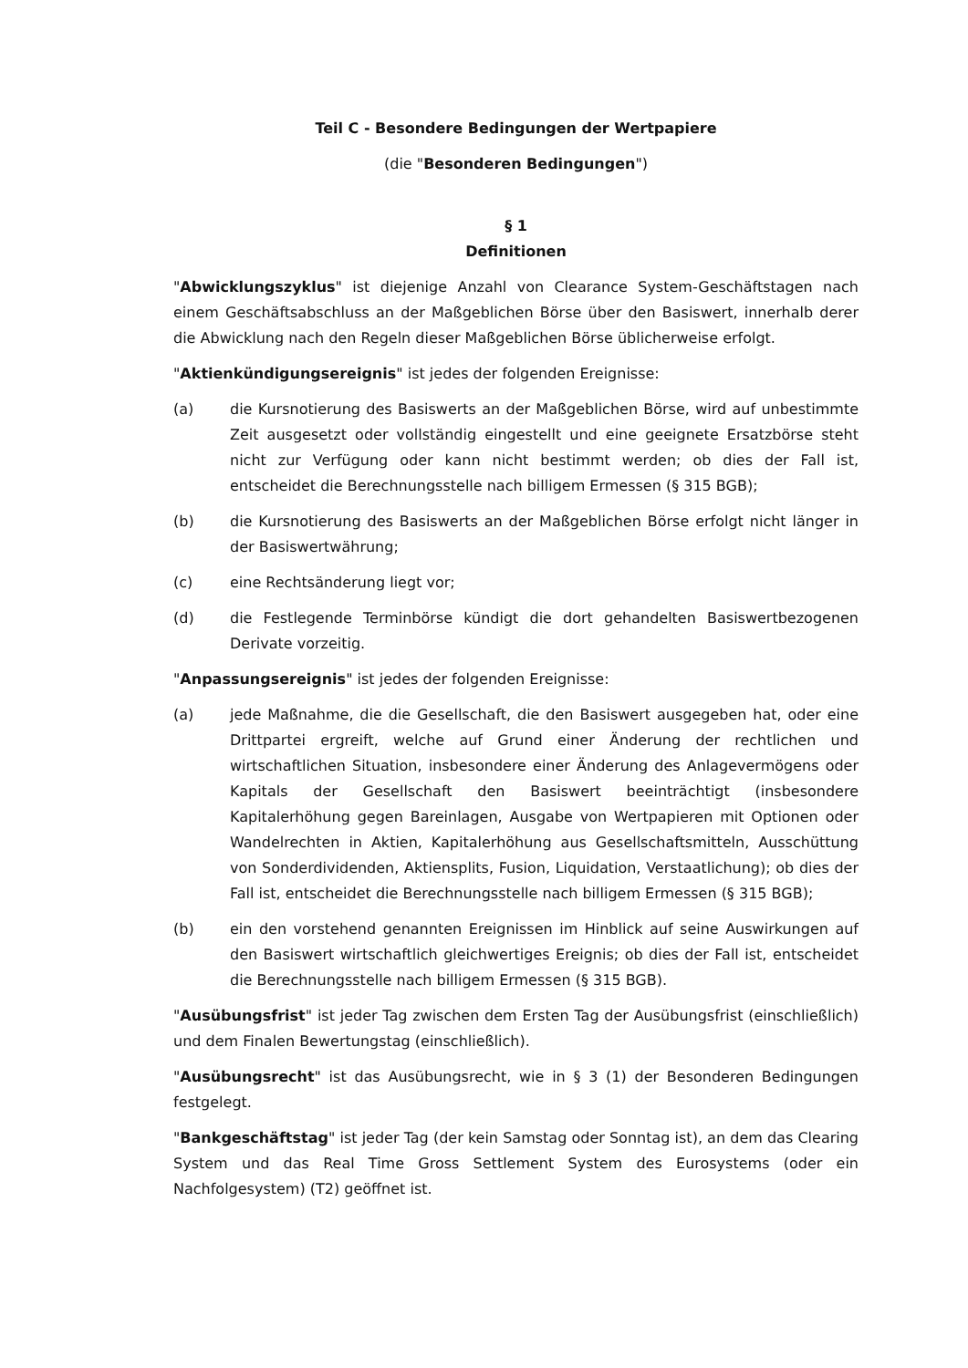Teil C - Besondere Bedingungen der Wertpapiere
(die "Besonderen Bedingungen")
§ 1
Definitionen
"Abwicklungszyklus" ist diejenige Anzahl von Clearance System-Geschäftstagen nach einem Geschäftsabschluss an der Maßgeblichen Börse über den Basiswert, innerhalb derer die Abwicklung nach den Regeln dieser Maßgeblichen Börse üblicherweise erfolgt.
"Aktienkündigungsereignis" ist jedes der folgenden Ereignisse:
(a) die Kursnotierung des Basiswerts an der Maßgeblichen Börse, wird auf unbestimmte Zeit ausgesetzt oder vollständig eingestellt und eine geeignete Ersatzbörse steht nicht zur Verfügung oder kann nicht bestimmt werden; ob dies der Fall ist, entscheidet die Berechnungsstelle nach billigem Ermessen (§ 315 BGB);
(b) die Kursnotierung des Basiswerts an der Maßgeblichen Börse erfolgt nicht länger in der Basiswertwährung;
(c) eine Rechtsänderung liegt vor;
(d) die Festlegende Terminbörse kündigt die dort gehandelten Basiswertbezogenen Derivate vorzeitig.
"Anpassungsereignis" ist jedes der folgenden Ereignisse:
(a) jede Maßnahme, die die Gesellschaft, die den Basiswert ausgegeben hat, oder eine Drittpartei ergreift, welche auf Grund einer Änderung der rechtlichen und wirtschaftlichen Situation, insbesondere einer Änderung des Anlagevermögens oder Kapitals der Gesellschaft den Basiswert beeinträchtigt (insbesondere Kapitalerhöhung gegen Bareinlagen, Ausgabe von Wertpapieren mit Optionen oder Wandelrechten in Aktien, Kapitalerhöhung aus Gesellschaftsmitteln, Ausschüttung von Sonderdividenden, Aktiensplits, Fusion, Liquidation, Verstaatlichung); ob dies der Fall ist, entscheidet die Berechnungsstelle nach billigem Ermessen (§ 315 BGB);
(b) ein den vorstehend genannten Ereignissen im Hinblick auf seine Auswirkungen auf den Basiswert wirtschaftlich gleichwertiges Ereignis; ob dies der Fall ist, entscheidet die Berechnungsstelle nach billigem Ermessen (§ 315 BGB).
"Ausübungsfrist" ist jeder Tag zwischen dem Ersten Tag der Ausübungsfrist (einschließlich) und dem Finalen Bewertungstag (einschließlich).
"Ausübungsrecht" ist das Ausübungsrecht, wie in § 3 (1) der Besonderen Bedingungen festgelegt.
"Bankgeschäftstag" ist jeder Tag (der kein Samstag oder Sonntag ist), an dem das Clearing System und das Real Time Gross Settlement System des Eurosystems (oder ein Nachfolgesystem) (T2) geöffnet ist.